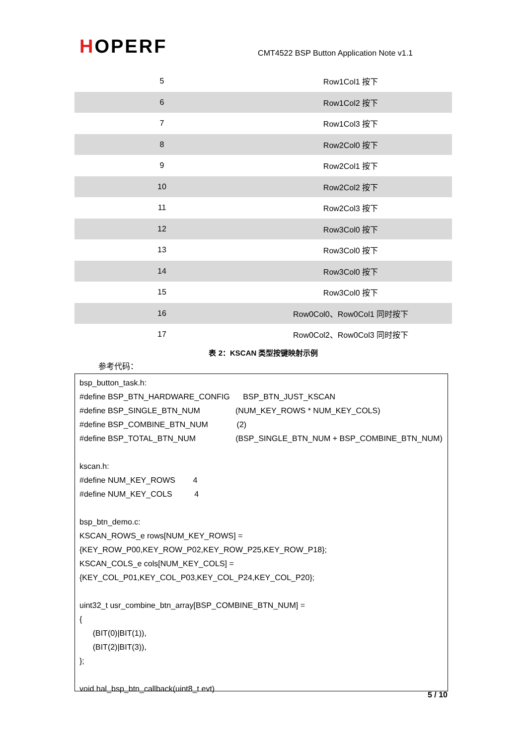HOPERF
CMT4522 BSP Button Application Note v1.1
| 5 | Row1Col1 按下 |
| 6 | Row1Col2 按下 |
| 7 | Row1Col3 按下 |
| 8 | Row2Col0 按下 |
| 9 | Row2Col1 按下 |
| 10 | Row2Col2 按下 |
| 11 | Row2Col3 按下 |
| 12 | Row3Col0 按下 |
| 13 | Row3Col0 按下 |
| 14 | Row3Col0 按下 |
| 15 | Row3Col0 按下 |
| 16 | Row0Col0、Row0Col1 同时按下 |
| 17 | Row0Col2、Row0Col3 同时按下 |
表 2：KSCAN 类型按键映射示例
参考代码：
bsp_button_task.h:
#define BSP_BTN_HARDWARE_CONFIG BSP_BTN_JUST_KSCAN
#define BSP_SINGLE_BTN_NUM (NUM_KEY_ROWS * NUM_KEY_COLS)
#define BSP_COMBINE_BTN_NUM (2)
#define BSP_TOTAL_BTN_NUM (BSP_SINGLE_BTN_NUM + BSP_COMBINE_BTN_NUM)
kscan.h:
#define NUM_KEY_ROWS 4
#define NUM_KEY_COLS 4
bsp_btn_demo.c:
KSCAN_ROWS_e rows[NUM_KEY_ROWS] =
{KEY_ROW_P00,KEY_ROW_P02,KEY_ROW_P25,KEY_ROW_P18};
KSCAN_COLS_e cols[NUM_KEY_COLS] =
{KEY_COL_P01,KEY_COL_P03,KEY_COL_P24,KEY_COL_P20};
uint32_t usr_combine_btn_array[BSP_COMBINE_BTN_NUM] =
{
(BIT(0)|BIT(1)),
(BIT(2)|BIT(3)),
};
void hal_bsp_btn_callback(uint8_t evt)
5 / 10